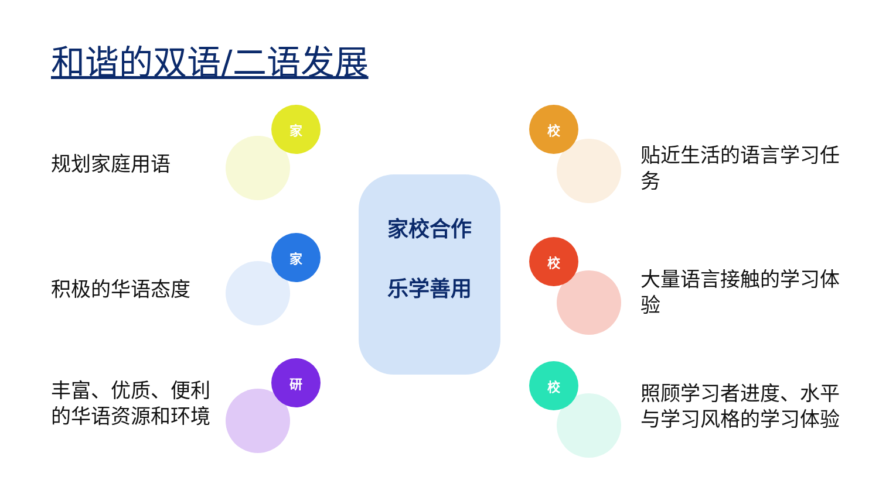和谐的双语/二语发展
规划家庭用语
积极的华语态度
丰富、优质、便利的华语资源和环境
家
家
研
家校合作
乐学善用
校
校
校
贴近生活的语言学习任务
大量语言接触的学习体验
照顾学习者进度、水平与学习风格的学习体验